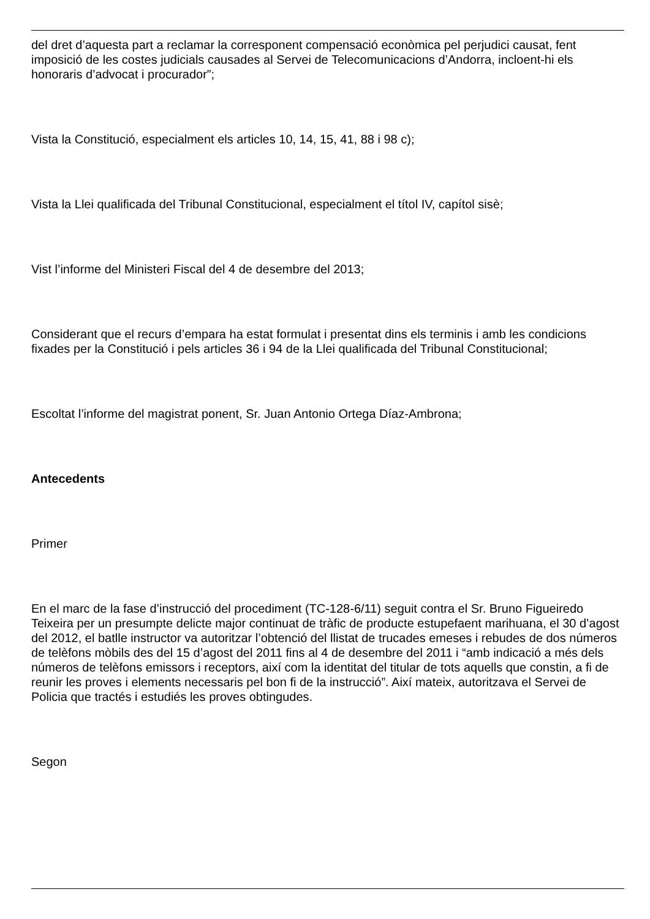del dret d’aquesta part a reclamar la corresponent compensació econòmica pel perjudici causat, fent imposició de les costes judicials causades al Servei de Telecomunicacions d’Andorra, incloent-hi els honoraris d’advocat i procurador”;
Vista la Constitució, especialment els articles 10, 14, 15, 41, 88 i 98 c);
Vista la Llei qualificada del Tribunal Constitucional, especialment el títol IV, capítol sisè;
Vist l’informe del Ministeri Fiscal del 4 de desembre del 2013;
Considerant que el recurs d’empara ha estat formulat i presentat dins els terminis i amb les condicions fixades per la Constitució i pels articles 36 i 94 de la Llei qualificada del Tribunal Constitucional;
Escoltat l’informe del magistrat ponent, Sr. Juan Antonio Ortega Díaz-Ambrona;
Antecedents
Primer
En el marc de la fase d’instrucció del procediment (TC-128-6/11) seguit contra el Sr. Bruno Figueiredo Teixeira per un presumpte delicte major continuat de tràfic de producte estupefaent marihuana, el 30 d’agost del 2012, el batlle instructor va autoritzar l’obtenció del llistat de trucades emeses i rebudes de dos números de telèfons mòbils des del 15 d’agost del 2011 fins al 4 de desembre del 2011 i “amb indicació a més dels números de telèfons emissors i receptors, així com la identitat del titular de tots aquells que constin, a fi de reunir les proves i elements necessaris pel bon fi de la instrucció”. Així mateix, autoritzava el Servei de Policia que tractés i estudiés les proves obtingudes.
Segon